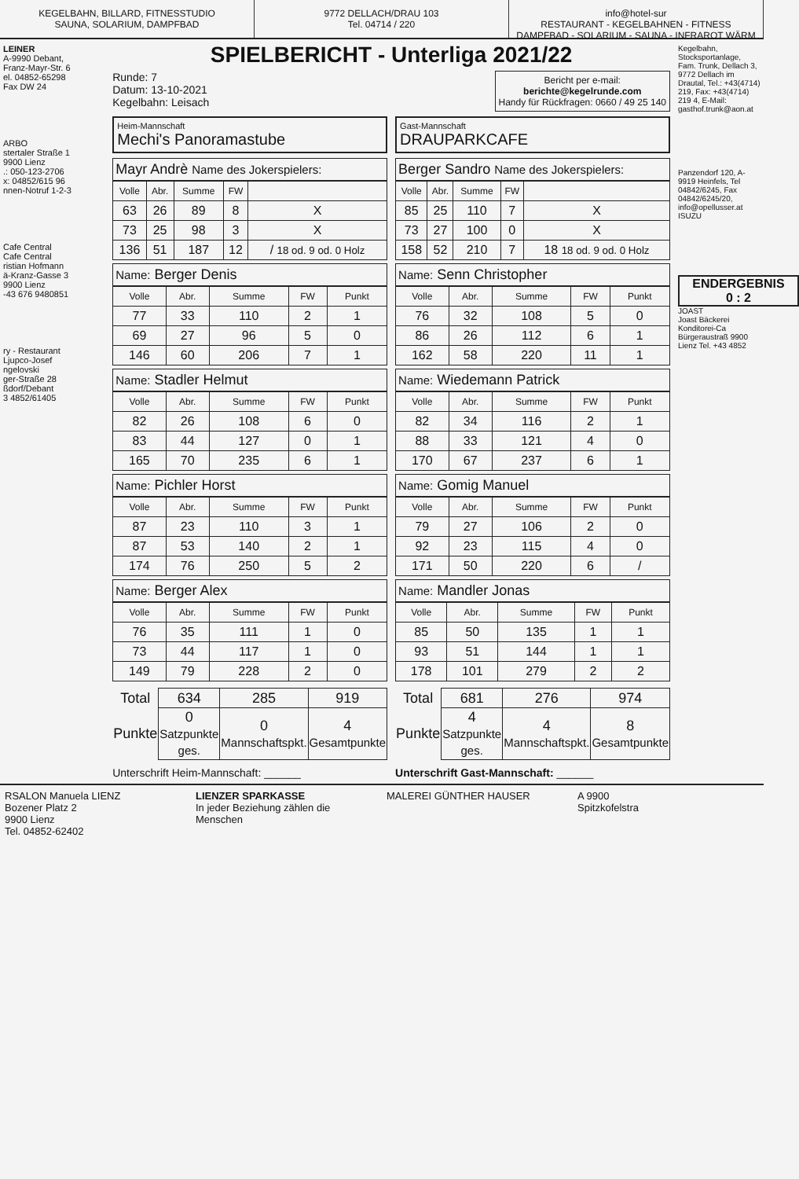KEGELBAHN, BILLARD, FITNESSTUDIO
SAUNA, SOLARIUM, DAMPFBAD
9772 DELLACH/DRAU 103
Tel. 04714 / 220
info@hotel-sur
RESTAURANT - KEGELBAHNEN - FITNESS
DAMPFBAD - SOLARIUM - SAUNA - INFRAROT WÄRM
LEINER
A-9990 Debant,
Franz-Mayr-Str. 6
el. 04852-65298
Fax DW 24
ARBO
stertaler Straße 1
9900 Lienz
.: 050-123-2706
x: 04852/615 96
nnen-Notruf 1-2-3
Cafe Central
Cafe Central
ristian Hofmann
ä-Kranz-Gasse 3
9900 Lienz
-43 676 9480851
ry - Restaurant
Ljupco-Josef
ngelovski
ger-Straße 28
ßdorf/Debant
3 4852/61405
SPIELBERICHT - Unterliga 2021/22
Runde: 7
Datum: 13-10-2021
Kegelbahn: Leisach
Bericht per e-mail:
berichte@kegelrunde.com
Handy für Rückfragen: 0660 / 49 25 140
Heim-Mannschaft
Mechi's Panoramastube
Gast-Mannschaft
DRAUPARKCAFE
Mayr Andrè Name des Jokerspielers:
| Volle | Abr. | Summe | FW | |
| --- | --- | --- | --- | --- |
| 63 | 26 | 89 | 8 | X |
| 73 | 25 | 98 | 3 | X |
| 136 | 51 | 187 | 12 | / 18 od. 9 od. 0 Holz |
Berger Sandro Name des Jokerspielers:
| Volle | Abr. | Summe | FW | |
| --- | --- | --- | --- | --- |
| 85 | 25 | 110 | 7 | X |
| 73 | 27 | 100 | 0 | X |
| 158 | 52 | 210 | 7 | 18 18 od. 9 od. 0 Holz |
Name: Berger Denis
| Volle | Abr. | Summe | FW | Punkt |
| --- | --- | --- | --- | --- |
| 77 | 33 | 110 | 2 | 1 |
| 69 | 27 | 96 | 5 | 0 |
| 146 | 60 | 206 | 7 | 1 |
Name: Senn Christopher
| Volle | Abr. | Summe | FW | Punkt |
| --- | --- | --- | --- | --- |
| 76 | 32 | 108 | 5 | 0 |
| 86 | 26 | 112 | 6 | 1 |
| 162 | 58 | 220 | 11 | 1 |
Name: Stadler Helmut
| Volle | Abr. | Summe | FW | Punkt |
| --- | --- | --- | --- | --- |
| 82 | 26 | 108 | 6 | 0 |
| 83 | 44 | 127 | 0 | 1 |
| 165 | 70 | 235 | 6 | 1 |
Name: Wiedemann Patrick
| Volle | Abr. | Summe | FW | Punkt |
| --- | --- | --- | --- | --- |
| 82 | 34 | 116 | 2 | 1 |
| 88 | 33 | 121 | 4 | 0 |
| 170 | 67 | 237 | 6 | 1 |
Name: Pichler Horst
| Volle | Abr. | Summe | FW | Punkt |
| --- | --- | --- | --- | --- |
| 87 | 23 | 110 | 3 | 1 |
| 87 | 53 | 140 | 2 | 1 |
| 174 | 76 | 250 | 5 | 2 |
Name: Gomig Manuel
| Volle | Abr. | Summe | FW | Punkt |
| --- | --- | --- | --- | --- |
| 79 | 27 | 106 | 2 | 0 |
| 92 | 23 | 115 | 4 | 0 |
| 171 | 50 | 220 | 6 | / |
Name: Berger Alex
| Volle | Abr. | Summe | FW | Punkt |
| --- | --- | --- | --- | --- |
| 76 | 35 | 111 | 1 | 0 |
| 73 | 44 | 117 | 1 | 0 |
| 149 | 79 | 228 | 2 | 0 |
Name: Mandler Jonas
| Volle | Abr. | Summe | FW | Punkt |
| --- | --- | --- | --- | --- |
| 85 | 50 | 135 | 1 | 1 |
| 93 | 51 | 144 | 1 | 1 |
| 178 | 101 | 279 | 2 | 2 |
| Total | 634 | 285 | 919 |
| Punkte | 0 Satzpunkte ges. | 0 Mannschaftspkt. | 4 Gesamtpunkte |
| Total | 681 | 276 | 974 |
| Punkte | 4 Satzpunkte ges. | 4 Mannschaftspkt. | 8 Gesamtpunkte |
Unterschrift Heim-Mannschaft: ______
Unterschrift Gast-Mannschaft: ______
Kegelbahn, Stocksportanlage, Fam. Trunk, Dellach 3, 9772 Dellach im Drautal, Tel.: +43(4714) 219, Fax: +43(4714) 219 4, E-Mail: gasthof.trunk@aon.at
Panzendorf 120, A-9919 Heinfels, Tel 04842/6245, Fax 04842/6245/20, info@opellusser.at
ISUZU
ENDERGEBNIS
0 : 2
JOAST
Joast Bäckerei Konditorei-Ca Bürgeraustraß 9900 Lienz Tel. +43 4852
RSALON Manuela LIENZ
Bozener Platz 2
9900 Lienz
Tel. 04852-62402
LIENZER SPARKASSE
In jeder Beziehung zählen die Menschen
MALEREI GÜNTHER HAUSER A 9900
Spitzkofelstra